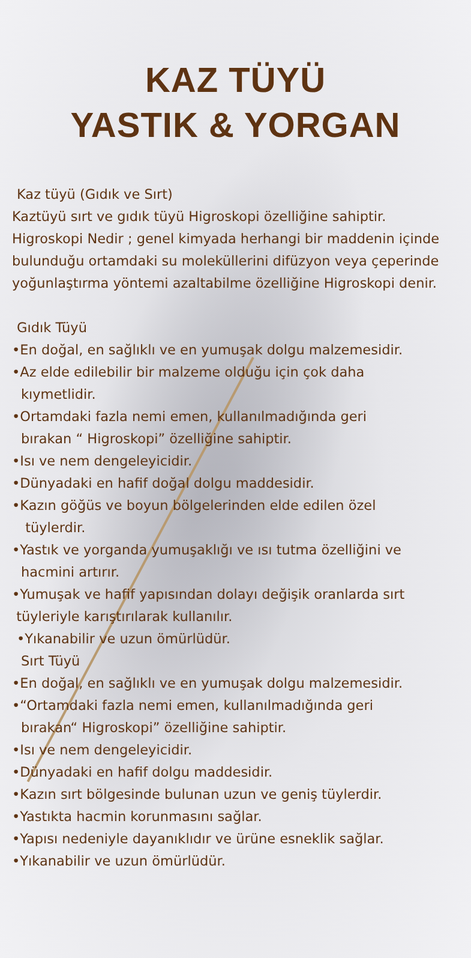KAZ TÜYÜ
YASTIK & YORGAN
Kaz tüyü (Gıdık ve Sırt)
Kaztüyü sırt ve gıdık tüyü Higroskopi özelliğine sahiptir. Higroskopi Nedir ; genel kimyada herhangi bir maddenin içinde bulunduğu ortamdaki su moleküllerini difüzyon veya çeperinde yoğunlaştırma yöntemi azaltabilme özelliğine Higroskopi denir.
Gıdık Tüyü
•En doğal, en sağlıklı ve en yumuşak dolgu malzemesidir.
•Az elde edilebilir bir malzeme olduğu için çok daha
kıymetlidir.
•Ortamdaki fazla nemi emen, kullanılmadığında geri
bırakan “ Higroskopi” özelliğine sahiptir.
•Isı ve nem dengeleyicidir.
•Dünyadaki en hafif doğal dolgu maddesidir.
•Kazın göğüs ve boyun bölgelerinden elde edilen özel
tüylerdir.
•Yastık ve yorganda yumuşaklığı ve ısı tutma özelliğini ve
hacmini artırır.
•Yumuşak ve hafif yapısından dolayı değişik oranlarda sırt
tüyleriyle karıştırılarak kullanılır.
•Yıkanabilir ve uzun ömürlüdür.
Sırt Tüyü
•En doğal, en sağlıklı ve en yumuşak dolgu malzemesidir.
•“Ortamdaki fazla nemi emen, kullanılmadığında geri
bırakan“ Higroskopi” özelliğine sahiptir.
•Isı ve nem dengeleyicidir.
•Dünyadaki en hafif dolgu maddesidir.
•Kazın sırt bölgesinde bulunan uzun ve geniş tüylerdir.
•Yastıkta hacmin korunmasını sağlar.
•Yapısı nedeniyle dayanıklıdır ve ürüne esneklik sağlar.
•Yıkanabilir ve uzun ömürlüdür.